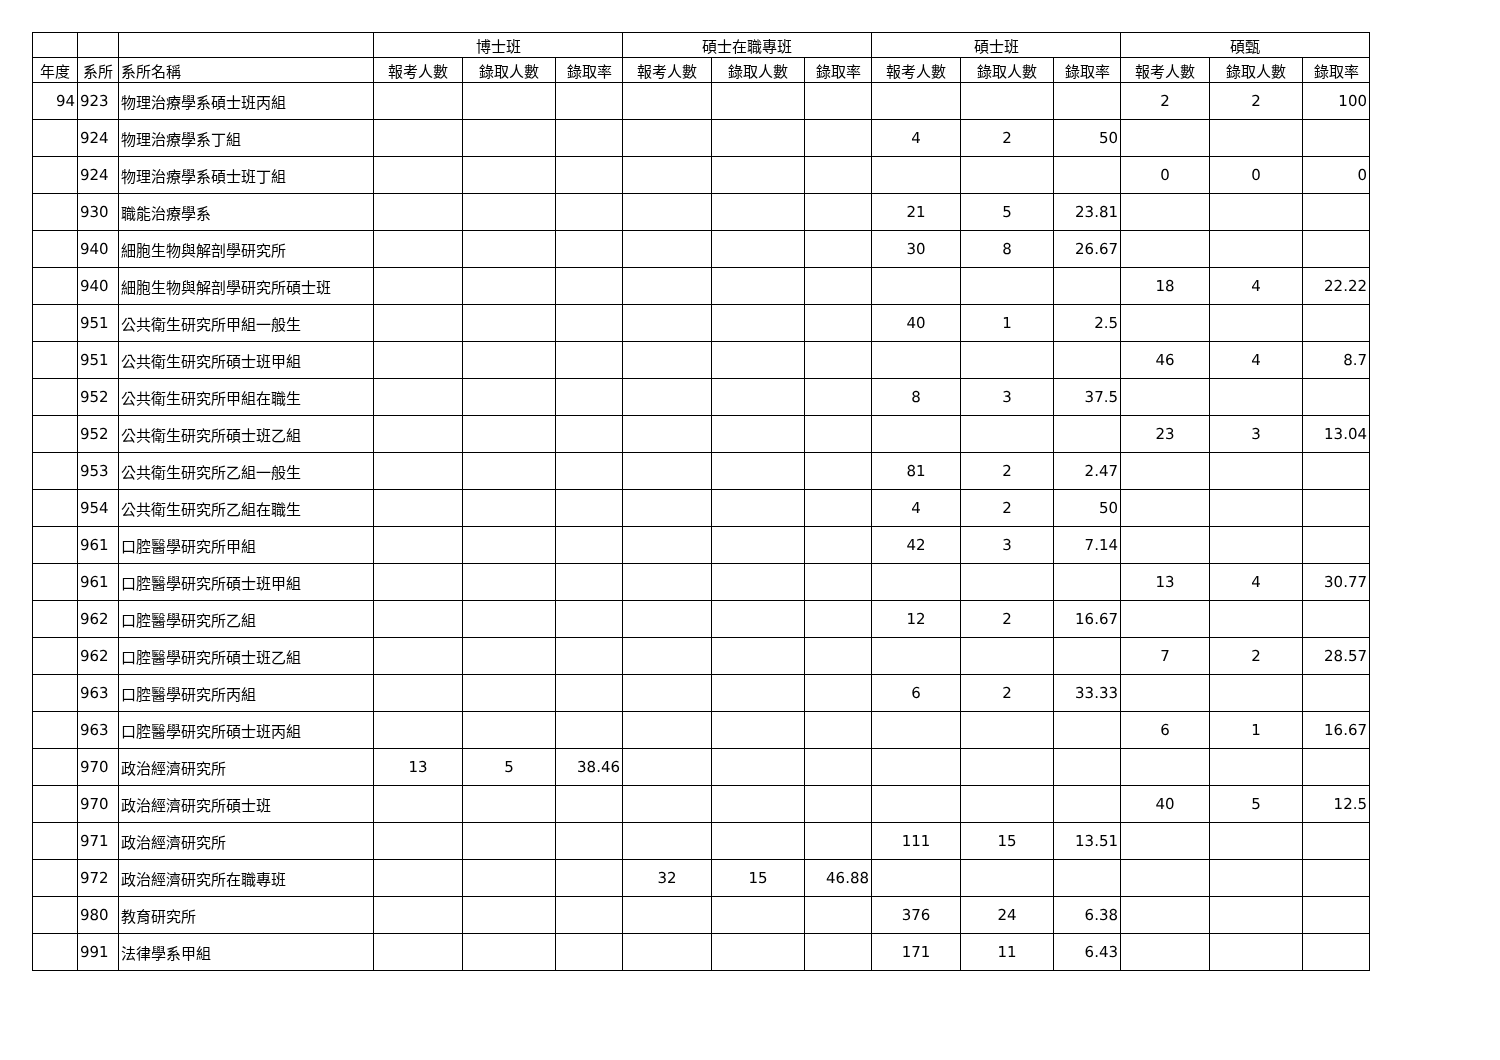| | | | 博士班 | | | 碩士在職專班 | | | 碩士班 | | | 碩甄 | | |
| --- | --- | --- | --- | --- | --- | --- | --- | --- | --- | --- | --- | --- | --- | --- |
| 年度 | 系所 | 系所名稱 | 報考人數 | 錄取人數 | 錄取率 | 報考人數 | 錄取人數 | 錄取率 | 報考人數 | 錄取人數 | 錄取率 | 報考人數 | 錄取人數 | 錄取率 |
| 94 | 923 | 物理治療學系碩士班丙組 | | | | | | | | | | 2 | 2 | 100 |
| | 924 | 物理治療學系丁組 | | | | | | | 4 | 2 | 50 | | | |
| | 924 | 物理治療學系碩士班丁組 | | | | | | | | | | 0 | 0 | 0 |
| | 930 | 職能治療學系 | | | | | | | 21 | 5 | 23.81 | | | |
| | 940 | 細胞生物與解剖學研究所 | | | | | | | 30 | 8 | 26.67 | | | |
| | 940 | 細胞生物與解剖學研究所碩士班 | | | | | | | | | | 18 | 4 | 22.22 |
| | 951 | 公共衛生研究所甲組一般生 | | | | | | | 40 | 1 | 2.5 | | | |
| | 951 | 公共衛生研究所碩士班甲組 | | | | | | | | | | 46 | 4 | 8.7 |
| | 952 | 公共衛生研究所甲組在職生 | | | | | | | 8 | 3 | 37.5 | | | |
| | 952 | 公共衛生研究所碩士班乙組 | | | | | | | | | | 23 | 3 | 13.04 |
| | 953 | 公共衛生研究所乙組一般生 | | | | | | | 81 | 2 | 2.47 | | | |
| | 954 | 公共衛生研究所乙組在職生 | | | | | | | 4 | 2 | 50 | | | |
| | 961 | 口腔醫學研究所甲組 | | | | | | | 42 | 3 | 7.14 | | | |
| | 961 | 口腔醫學研究所碩士班甲組 | | | | | | | | | | 13 | 4 | 30.77 |
| | 962 | 口腔醫學研究所乙組 | | | | | | | 12 | 2 | 16.67 | | | |
| | 962 | 口腔醫學研究所碩士班乙組 | | | | | | | | | | 7 | 2 | 28.57 |
| | 963 | 口腔醫學研究所丙組 | | | | | | | 6 | 2 | 33.33 | | | |
| | 963 | 口腔醫學研究所碩士班丙組 | | | | | | | | | | 6 | 1 | 16.67 |
| | 970 | 政治經濟研究所 | 13 | 5 | 38.46 | | | | | | | | | |
| | 970 | 政治經濟研究所碩士班 | | | | | | | | | | 40 | 5 | 12.5 |
| | 971 | 政治經濟研究所 | | | | | | | 111 | 15 | 13.51 | | | |
| | 972 | 政治經濟研究所在職專班 | | | | 32 | 15 | 46.88 | | | | | | |
| | 980 | 教育研究所 | | | | | | | 376 | 24 | 6.38 | | | |
| | 991 | 法律學系甲組 | | | | | | | 171 | 11 | 6.43 | | | |